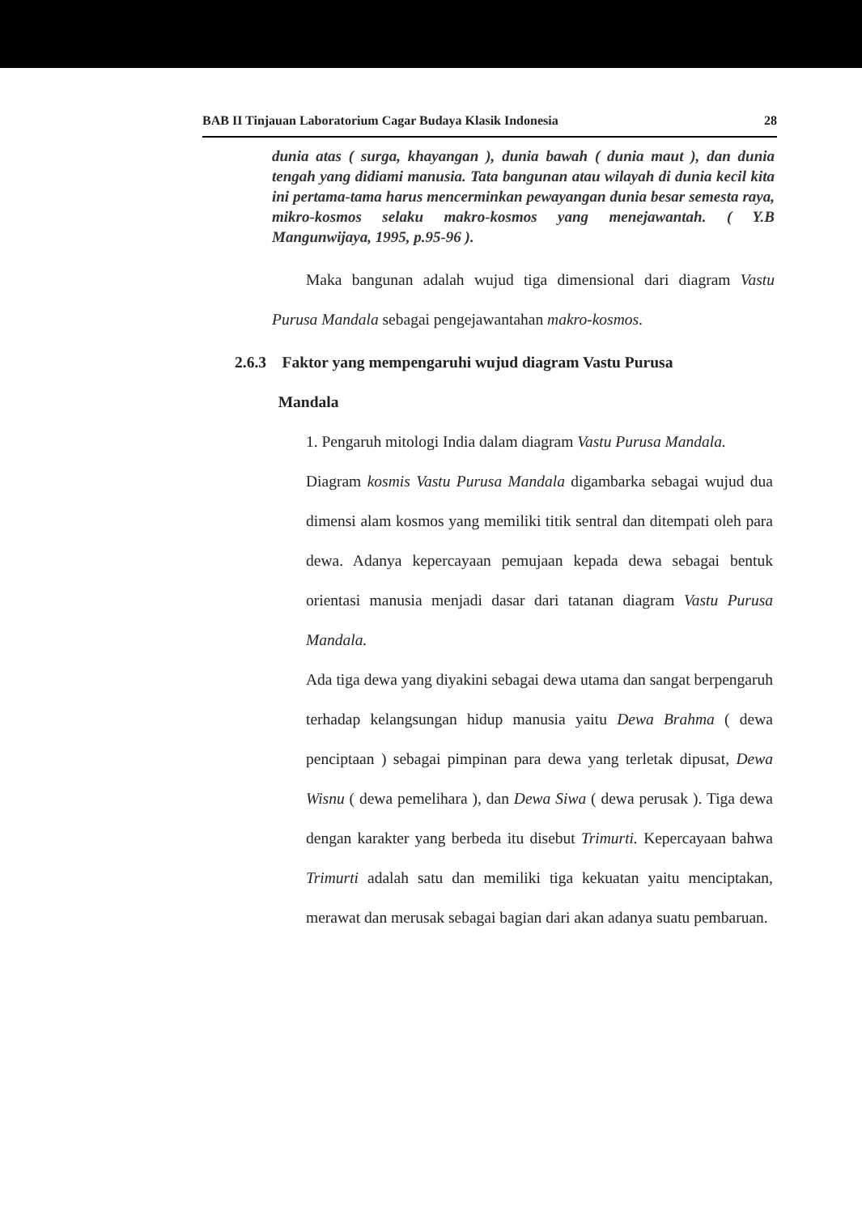BAB II Tinjauan Laboratorium Cagar Budaya Klasik Indonesia 28
dunia atas ( surga, khayangan ), dunia bawah ( dunia maut ), dan dunia tengah yang didiami manusia. Tata bangunan atau wilayah di dunia kecil kita ini pertama-tama harus mencerminkan pewayangan dunia besar semesta raya, mikro-kosmos selaku makro-kosmos yang menejawantah. ( Y.B Mangunwijaya, 1995, p.95-96 ).
Maka bangunan adalah wujud tiga dimensional dari diagram Vastu Purusa Mandala sebagai pengejawantahan makro-kosmos.
2.6.3 Faktor yang mempengaruhi wujud diagram Vastu Purusa
Mandala
1. Pengaruh mitologi India dalam diagram Vastu Purusa Mandala.
Diagram kosmis Vastu Purusa Mandala digambarka sebagai wujud dua dimensi alam kosmos yang memiliki titik sentral dan ditempati oleh para dewa. Adanya kepercayaan pemujaan kepada dewa sebagai bentuk orientasi manusia menjadi dasar dari tatanan diagram Vastu Purusa Mandala.
Ada tiga dewa yang diyakini sebagai dewa utama dan sangat berpengaruh terhadap kelangsungan hidup manusia yaitu Dewa Brahma ( dewa penciptaan ) sebagai pimpinan para dewa yang terletak dipusat, Dewa Wisnu ( dewa pemelihara ), dan Dewa Siwa ( dewa perusak ). Tiga dewa dengan karakter yang berbeda itu disebut Trimurti. Kepercayaan bahwa Trimurti adalah satu dan memiliki tiga kekuatan yaitu menciptakan, merawat dan merusak sebagai bagian dari akan adanya suatu pembaruan.